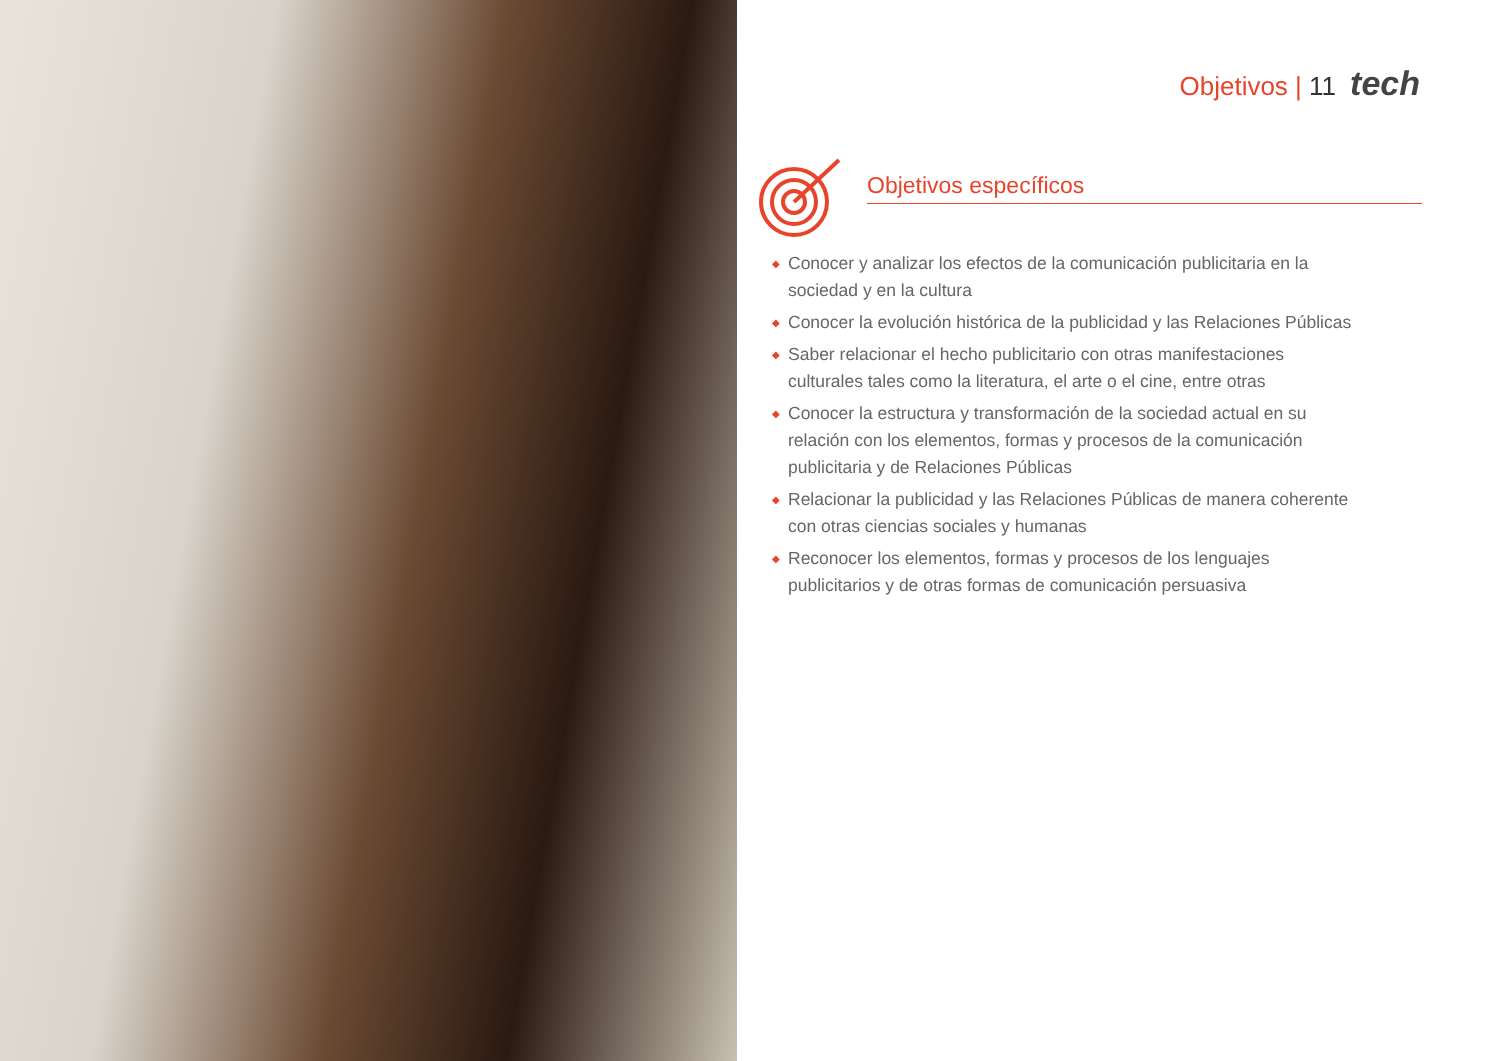Objetivos | 11 tech
Objetivos específicos
◆ Conocer y analizar los efectos de la comunicación publicitaria en la sociedad y en la cultura
◆ Conocer la evolución histórica de la publicidad y las Relaciones Públicas
◆ Saber relacionar el hecho publicitario con otras manifestaciones culturales tales como la literatura, el arte o el cine, entre otras
◆ Conocer la estructura y transformación de la sociedad actual en su relación con los elementos, formas y procesos de la comunicación publicitaria y de Relaciones Públicas
◆ Relacionar la publicidad y las Relaciones Públicas de manera coherente con otras ciencias sociales y humanas
◆ Reconocer los elementos, formas y procesos de los lenguajes publicitarios y de otras formas de comunicación persuasiva